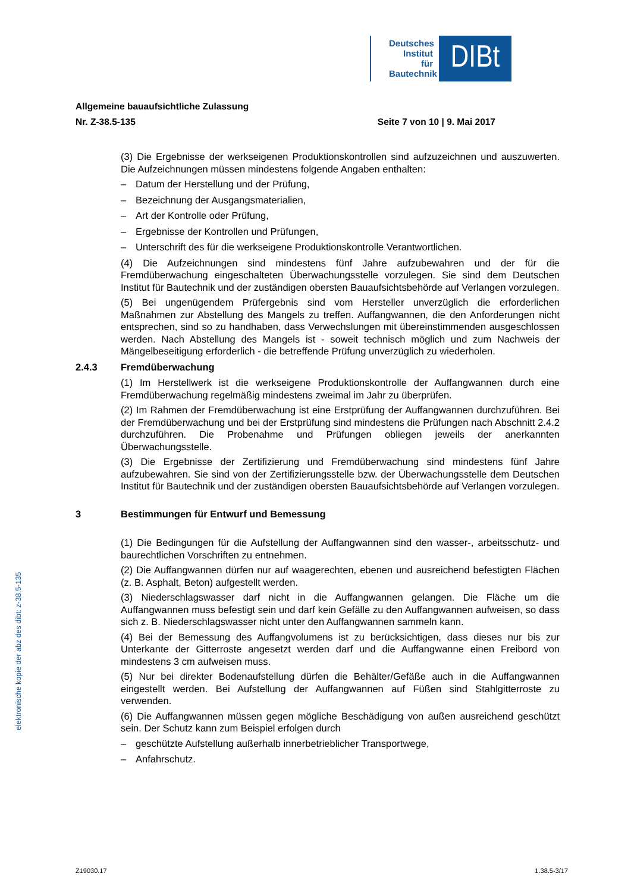Deutsches Institut für Bautechnik
DIBt
Allgemeine bauaufsichtliche Zulassung
Nr. Z-38.5-135 Seite 7 von 10 | 9. Mai 2017
(3) Die Ergebnisse der werkseigenen Produktionskontrollen sind aufzuzeichnen und auszuwerten. Die Aufzeichnungen müssen mindestens folgende Angaben enthalten:
– Datum der Herstellung und der Prüfung,
– Bezeichnung der Ausgangsmaterialien,
– Art der Kontrolle oder Prüfung,
– Ergebnisse der Kontrollen und Prüfungen,
– Unterschrift des für die werkseigene Produktionskontrolle Verantwortlichen.
(4) Die Aufzeichnungen sind mindestens fünf Jahre aufzubewahren und der für die Fremdüberwachung eingeschalteten Überwachungsstelle vorzulegen. Sie sind dem Deutschen Institut für Bautechnik und der zuständigen obersten Bauaufsichtsbehörde auf Verlangen vorzulegen.
(5) Bei ungenügendem Prüfergebnis sind vom Hersteller unverzüglich die erforderlichen Maßnahmen zur Abstellung des Mangels zu treffen. Auffangwannen, die den Anforderungen nicht entsprechen, sind so zu handhaben, dass Verwechslungen mit übereinstimmenden ausgeschlossen werden. Nach Abstellung des Mangels ist - soweit technisch möglich und zum Nachweis der Mängelbeseitigung erforderlich - die betreffende Prüfung unverzüglich zu wiederholen.
2.4.3 Fremdüberwachung
(1) Im Herstellwerk ist die werkseigene Produktionskontrolle der Auffangwannen durch eine Fremdüberwachung regelmäßig mindestens zweimal im Jahr zu überprüfen.
(2) Im Rahmen der Fremdüberwachung ist eine Erstprüfung der Auffangwannen durchzuführen. Bei der Fremdüberwachung und bei der Erstprüfung sind mindestens die Prüfungen nach Abschnitt 2.4.2 durchzuführen. Die Probenahme und Prüfungen obliegen jeweils der anerkannten Überwachungsstelle.
(3) Die Ergebnisse der Zertifizierung und Fremdüberwachung sind mindestens fünf Jahre aufzubewahren. Sie sind von der Zertifizierungsstelle bzw. der Überwachungsstelle dem Deutschen Institut für Bautechnik und der zuständigen obersten Bauaufsichtsbehörde auf Verlangen vorzulegen.
3 Bestimmungen für Entwurf und Bemessung
(1) Die Bedingungen für die Aufstellung der Auffangwannen sind den wasser-, arbeitsschutz- und baurechtlichen Vorschriften zu entnehmen.
(2) Die Auffangwannen dürfen nur auf waagerechten, ebenen und ausreichend befestigten Flächen (z. B. Asphalt, Beton) aufgestellt werden.
(3) Niederschlagswasser darf nicht in die Auffangwannen gelangen. Die Fläche um die Auffangwannen muss befestigt sein und darf kein Gefälle zu den Auffangwannen aufweisen, so dass sich z. B. Niederschlagswasser nicht unter den Auffangwannen sammeln kann.
(4) Bei der Bemessung des Auffangvolumens ist zu berücksichtigen, dass dieses nur bis zur Unterkante der Gitterroste angesetzt werden darf und die Auffangwanne einen Freibord von mindestens 3 cm aufweisen muss.
(5) Nur bei direkter Bodenaufstellung dürfen die Behälter/Gefäße auch in die Auffangwannen eingestellt werden. Bei Aufstellung der Auffangwannen auf Füßen sind Stahlgitterroste zu verwenden.
(6) Die Auffangwannen müssen gegen mögliche Beschädigung von außen ausreichend geschützt sein. Der Schutz kann zum Beispiel erfolgen durch
– geschützte Aufstellung außerhalb innerbetrieblicher Transportwege,
– Anfahrschutz.
elektronische kopie der abz des dibt: z-38.5-135
Z19030.17 1.38.5-3/17